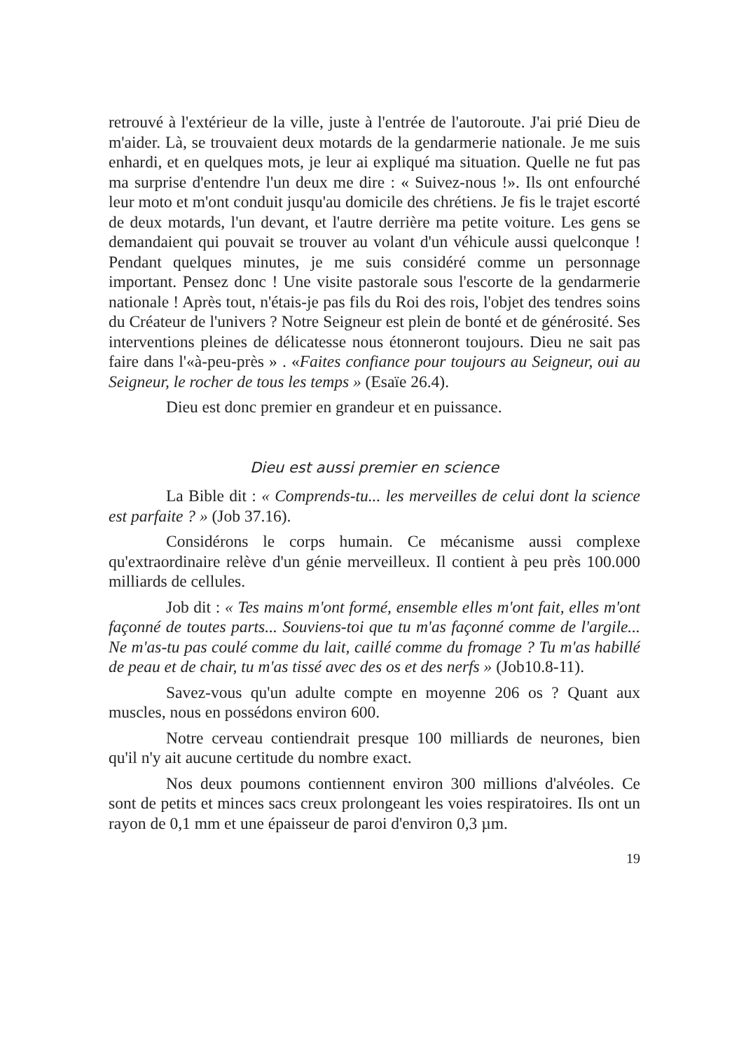retrouvé à l'extérieur de la ville, juste à l'entrée de l'autoroute. J'ai prié Dieu de m'aider. Là, se trouvaient deux motards de la gendarmerie nationale. Je me suis enhardi, et en quelques mots, je leur ai expliqué ma situation. Quelle ne fut pas ma surprise d'entendre l'un deux me dire : « Suivez-nous !». Ils ont enfourché leur moto et m'ont conduit jusqu'au domicile des chrétiens. Je fis le trajet escorté de deux motards, l'un devant, et l'autre derrière ma petite voiture. Les gens se demandaient qui pouvait se trouver au volant d'un véhicule aussi quelconque ! Pendant quelques minutes, je me suis considéré comme un personnage important. Pensez donc ! Une visite pastorale sous l'escorte de la gendarmerie nationale ! Après tout, n'étais-je pas fils du Roi des rois, l'objet des tendres soins du Créateur de l'univers ? Notre Seigneur est plein de bonté et de générosité. Ses interventions pleines de délicatesse nous étonneront toujours. Dieu ne sait pas faire dans l'«à-peu-près » . «Faites confiance pour toujours au Seigneur, oui au Seigneur, le rocher de tous les temps » (Esaïe 26.4).
Dieu est donc premier en grandeur et en puissance.
Dieu est aussi premier en science
La Bible dit : « Comprends-tu... les merveilles de celui dont la science est parfaite ? » (Job 37.16).
Considérons le corps humain. Ce mécanisme aussi complexe qu'extraordinaire relève d'un génie merveilleux. Il contient à peu près 100.000 milliards de cellules.
Job dit : « Tes mains m'ont formé, ensemble elles m'ont fait, elles m'ont façonné de toutes parts... Souviens-toi que tu m'as façonné comme de l'argile... Ne m'as-tu pas coulé comme du lait, caillé comme du fromage ? Tu m'as habillé de peau et de chair, tu m'as tissé avec des os et des nerfs » (Job10.8-11).
Savez-vous qu'un adulte compte en moyenne 206 os ? Quant aux muscles, nous en possédons environ 600.
Notre cerveau contiendrait presque 100 milliards de neurones, bien qu'il n'y ait aucune certitude du nombre exact.
Nos deux poumons contiennent environ 300 millions d'alvéoles. Ce sont de petits et minces sacs creux prolongeant les voies respiratoires. Ils ont un rayon de 0,1 mm et une épaisseur de paroi d'environ 0,3 µm.
19